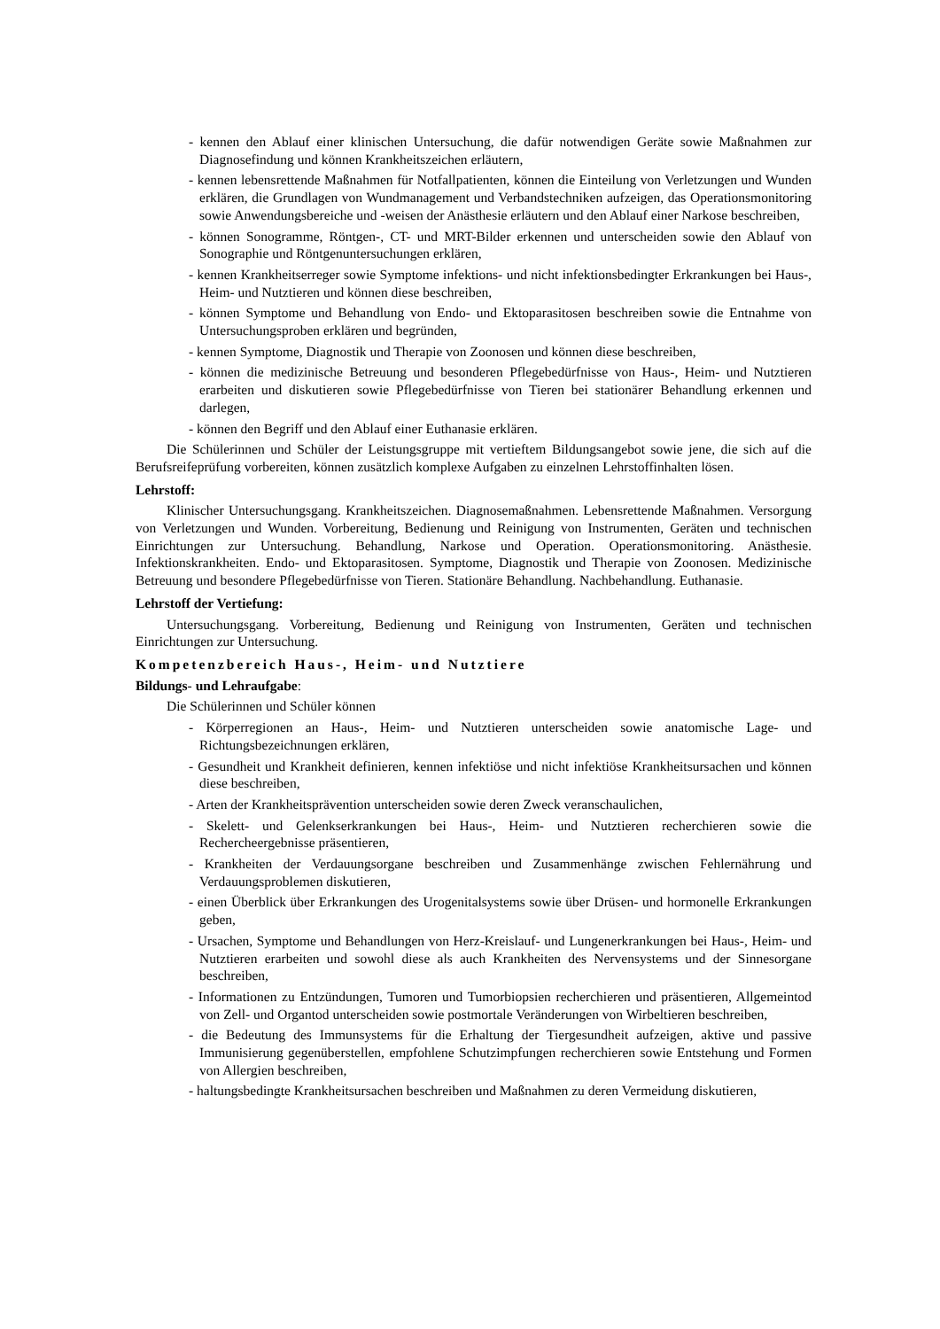- kennen den Ablauf einer klinischen Untersuchung, die dafür notwendigen Geräte sowie Maßnahmen zur Diagnosefindung und können Krankheitszeichen erläutern,
- kennen lebensrettende Maßnahmen für Notfallpatienten, können die Einteilung von Verletzungen und Wunden erklären, die Grundlagen von Wundmanagement und Verbandstechniken aufzeigen, das Operationsmonitoring sowie Anwendungsbereiche und -weisen der Anästhesie erläutern und den Ablauf einer Narkose beschreiben,
- können Sonogramme, Röntgen-, CT- und MRT-Bilder erkennen und unterscheiden sowie den Ablauf von Sonographie und Röntgenuntersuchungen erklären,
- kennen Krankheitserreger sowie Symptome infektions- und nicht infektionsbedingter Erkrankungen bei Haus-, Heim- und Nutztieren und können diese beschreiben,
- können Symptome und Behandlung von Endo- und Ektoparasitosen beschreiben sowie die Entnahme von Untersuchungsproben erklären und begründen,
- kennen Symptome, Diagnostik und Therapie von Zoonosen und können diese beschreiben,
- können die medizinische Betreuung und besonderen Pflegebedürfnisse von Haus-, Heim- und Nutztieren erarbeiten und diskutieren sowie Pflegebedürfnisse von Tieren bei stationärer Behandlung erkennen und darlegen,
- können den Begriff und den Ablauf einer Euthanasie erklären.
Die Schülerinnen und Schüler der Leistungsgruppe mit vertieftem Bildungsangebot sowie jene, die sich auf die Berufsreifeprüfung vorbereiten, können zusätzlich komplexe Aufgaben zu einzelnen Lehrstoffinhalten lösen.
Lehrstoff:
Klinischer Untersuchungsgang. Krankheitszeichen. Diagnosemaßnahmen. Lebensrettende Maßnahmen. Versorgung von Verletzungen und Wunden. Vorbereitung, Bedienung und Reinigung von Instrumenten, Geräten und technischen Einrichtungen zur Untersuchung. Behandlung, Narkose und Operation. Operationsmonitoring. Anästhesie. Infektionskrankheiten. Endo- und Ektoparasitosen. Symptome, Diagnostik und Therapie von Zoonosen. Medizinische Betreuung und besondere Pflegebedürfnisse von Tieren. Stationäre Behandlung. Nachbehandlung. Euthanasie.
Lehrstoff der Vertiefung:
Untersuchungsgang. Vorbereitung, Bedienung und Reinigung von Instrumenten, Geräten und technischen Einrichtungen zur Untersuchung.
Kompetenzbereich Haus-, Heim- und Nutztiere
Bildungs- und Lehraufgabe:
Die Schülerinnen und Schüler können
- Körperregionen an Haus-, Heim- und Nutztieren unterscheiden sowie anatomische Lage- und Richtungsbezeichnungen erklären,
- Gesundheit und Krankheit definieren, kennen infektiöse und nicht infektiöse Krankheitsursachen und können diese beschreiben,
- Arten der Krankheitsprävention unterscheiden sowie deren Zweck veranschaulichen,
- Skelett- und Gelenkserkrankungen bei Haus-, Heim- und Nutztieren recherchieren sowie die Rechercheergebnisse präsentieren,
- Krankheiten der Verdauungsorgane beschreiben und Zusammenhänge zwischen Fehlernährung und Verdauungsproblemen diskutieren,
- einen Überblick über Erkrankungen des Urogenitalsystems sowie über Drüsen- und hormonelle Erkrankungen geben,
- Ursachen, Symptome und Behandlungen von Herz-Kreislauf- und Lungenerkrankungen bei Haus-, Heim- und Nutztieren erarbeiten und sowohl diese als auch Krankheiten des Nervensystems und der Sinnesorgane beschreiben,
- Informationen zu Entzündungen, Tumoren und Tumorbiopsien recherchieren und präsentieren, Allgemeintod von Zell- und Organtod unterscheiden sowie postmortale Veränderungen von Wirbeltieren beschreiben,
- die Bedeutung des Immunsystems für die Erhaltung der Tiergesundheit aufzeigen, aktive und passive Immunisierung gegenüberstellen, empfohlene Schutzimpfungen recherchieren sowie Entstehung und Formen von Allergien beschreiben,
- haltungsbedingte Krankheitsursachen beschreiben und Maßnahmen zu deren Vermeidung diskutieren,